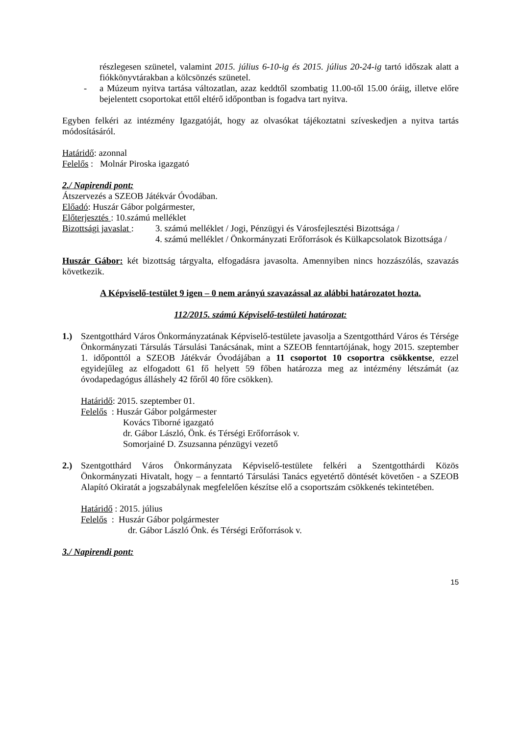részlegesen szünetel, valamint 2015. július 6-10-ig és 2015. július 20-24-ig tartó időszak alatt a fiókkönyvtárakban a kölcsönzés szünetel.
- a Múzeum nyitva tartása változatlan, azaz keddtől szombatig 11.00-től 15.00 óráig, illetve előre bejelentett csoportokat ettől eltérő időpontban is fogadva tart nyitva.
Egyben felkéri az intézmény Igazgatóját, hogy az olvasókat tájékoztatni szíveskedjen a nyitva tartás módosításáról.
Határidő: azonnal
Felelős : Molnár Piroska igazgató
2./ Napirendi pont:
Átszervezés a SZEOB Játékvár Óvodában.
Előadó: Huszár Gábor polgármester,
Előterjesztés : 10.számú melléklet
Bizottsági javaslat :
3. számú melléklet / Jogi, Pénzügyi és Városfejlesztési Bizottsága /
4. számú melléklet / Önkormányzati Erőforrások és Külkapcsolatok Bizottsága /
Huszár Gábor: két bizottság tárgyalta, elfogadásra javasolta. Amennyiben nincs hozzászólás, szavazás következik.
A Képviselő-testület 9 igen – 0 nem arányú szavazással az alábbi határozatot hozta.
112/2015. számú Képviselő-testületi határozat:
1.) Szentgotthárd Város Önkormányzatának Képviselő-testülete javasolja a Szentgotthárd Város és Térsége Önkormányzati Társulás Társulási Tanácsának, mint a SZEOB fenntartójának, hogy 2015. szeptember 1. időponttól a SZEOB Játékvár Óvodájában a 11 csoportot 10 csoportra csökkentse, ezzel egyidejűleg az elfogadott 61 fő helyett 59 főben határozza meg az intézmény létszámát (az óvodapedagógus álláshely 42 főről 40 főre csökken).
Határidő: 2015. szeptember 01.
Felelős : Huszár Gábor polgármester
Kovács Tiborné igazgató
dr. Gábor László, Önk. és Térségi Erőforrások v.
Somorjainé D. Zsuzsanna pénzügyi vezető
2.) Szentgotthárd Város Önkormányzata Képviselő-testülete felkéri a Szentgotthárdi Közös Önkormányzati Hivatalt, hogy – a fenntartó Társulási Tanács egyetértő döntését követően - a SZEOB Alapító Okiratát a jogszabálynak megfelelően készítse elő a csoportszám csökkenés tekintetében.
Határidő : 2015. július
Felelős : Huszár Gábor polgármester
dr. Gábor László Önk. és Térségi Erőforrások v.
3./ Napirendi pont:
15